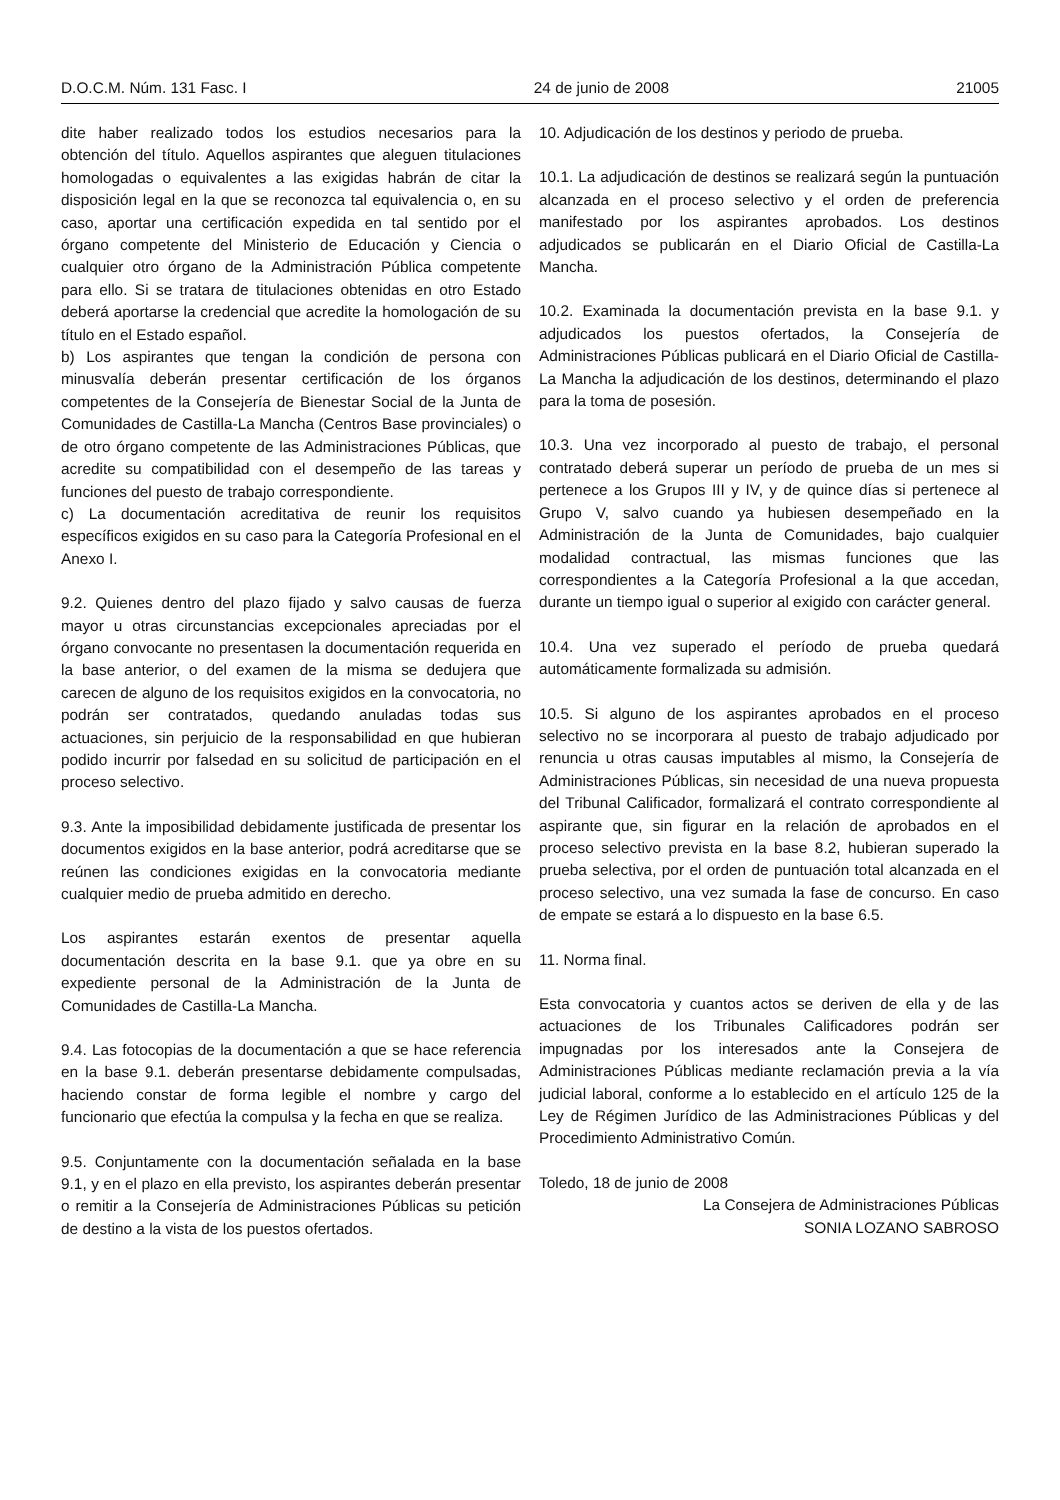D.O.C.M. Núm. 131 Fasc. I 24 de junio de 2008 21005
dite haber realizado todos los estudios necesarios para la obtención del título. Aquellos aspirantes que aleguen titulaciones homologadas o equivalentes a las exigidas habrán de citar la disposición legal en la que se reconozca tal equivalencia o, en su caso, aportar una certificación expedida en tal sentido por el órgano competente del Ministerio de Educación y Ciencia o cualquier otro órgano de la Administración Pública competente para ello. Si se tratara de titulaciones obtenidas en otro Estado deberá aportarse la credencial que acredite la homologación de su título en el Estado español.
b) Los aspirantes que tengan la condición de persona con minusvalía deberán presentar certificación de los órganos competentes de la Consejería de Bienestar Social de la Junta de Comunidades de Castilla-La Mancha (Centros Base provinciales) o de otro órgano competente de las Administraciones Públicas, que acredite su compatibilidad con el desempeño de las tareas y funciones del puesto de trabajo correspondiente.
c) La documentación acreditativa de reunir los requisitos específicos exigidos en su caso para la Categoría Profesional en el Anexo I.
9.2. Quienes dentro del plazo fijado y salvo causas de fuerza mayor u otras circunstancias excepcionales apreciadas por el órgano convocante no presentasen la documentación requerida en la base anterior, o del examen de la misma se dedujera que carecen de alguno de los requisitos exigidos en la convocatoria, no podrán ser contratados, quedando anuladas todas sus actuaciones, sin perjuicio de la responsabilidad en que hubieran podido incurrir por falsedad en su solicitud de participación en el proceso selectivo.
9.3. Ante la imposibilidad debidamente justificada de presentar los documentos exigidos en la base anterior, podrá acreditarse que se reúnen las condiciones exigidas en la convocatoria mediante cualquier medio de prueba admitido en derecho.
Los aspirantes estarán exentos de presentar aquella documentación descrita en la base 9.1. que ya obre en su expediente personal de la Administración de la Junta de Comunidades de Castilla-La Mancha.
9.4. Las fotocopias de la documentación a que se hace referencia en la base 9.1. deberán presentarse debidamente compulsadas, haciendo constar de forma legible el nombre y cargo del funcionario que efectúa la compulsa y la fecha en que se realiza.
9.5. Conjuntamente con la documentación señalada en la base 9.1, y en el plazo en ella previsto, los aspirantes deberán presentar o remitir a la Consejería de Administraciones Públicas su petición de destino a la vista de los puestos ofertados.
10. Adjudicación de los destinos y periodo de prueba.
10.1. La adjudicación de destinos se realizará según la puntuación alcanzada en el proceso selectivo y el orden de preferencia manifestado por los aspirantes aprobados. Los destinos adjudicados se publicarán en el Diario Oficial de Castilla-La Mancha.
10.2. Examinada la documentación prevista en la base 9.1. y adjudicados los puestos ofertados, la Consejería de Administraciones Públicas publicará en el Diario Oficial de Castilla-La Mancha la adjudicación de los destinos, determinando el plazo para la toma de posesión.
10.3. Una vez incorporado al puesto de trabajo, el personal contratado deberá superar un período de prueba de un mes si pertenece a los Grupos III y IV, y de quince días si pertenece al Grupo V, salvo cuando ya hubiesen desempeñado en la Administración de la Junta de Comunidades, bajo cualquier modalidad contractual, las mismas funciones que las correspondientes a la Categoría Profesional a la que accedan, durante un tiempo igual o superior al exigido con carácter general.
10.4. Una vez superado el período de prueba quedará automáticamente formalizada su admisión.
10.5. Si alguno de los aspirantes aprobados en el proceso selectivo no se incorporara al puesto de trabajo adjudicado por renuncia u otras causas imputables al mismo, la Consejería de Administraciones Públicas, sin necesidad de una nueva propuesta del Tribunal Calificador, formalizará el contrato correspondiente al aspirante que, sin figurar en la relación de aprobados en el proceso selectivo prevista en la base 8.2, hubieran superado la prueba selectiva, por el orden de puntuación total alcanzada en el proceso selectivo, una vez sumada la fase de concurso. En caso de empate se estará a lo dispuesto en la base 6.5.
11. Norma final.
Esta convocatoria y cuantos actos se deriven de ella y de las actuaciones de los Tribunales Calificadores podrán ser impugnadas por los interesados ante la Consejera de Administraciones Públicas mediante reclamación previa a la vía judicial laboral, conforme a lo establecido en el artículo 125 de la Ley de Régimen Jurídico de las Administraciones Públicas y del Procedimiento Administrativo Común.
Toledo, 18 de junio de 2008
La Consejera de Administraciones Públicas
SONIA LOZANO SABROSO